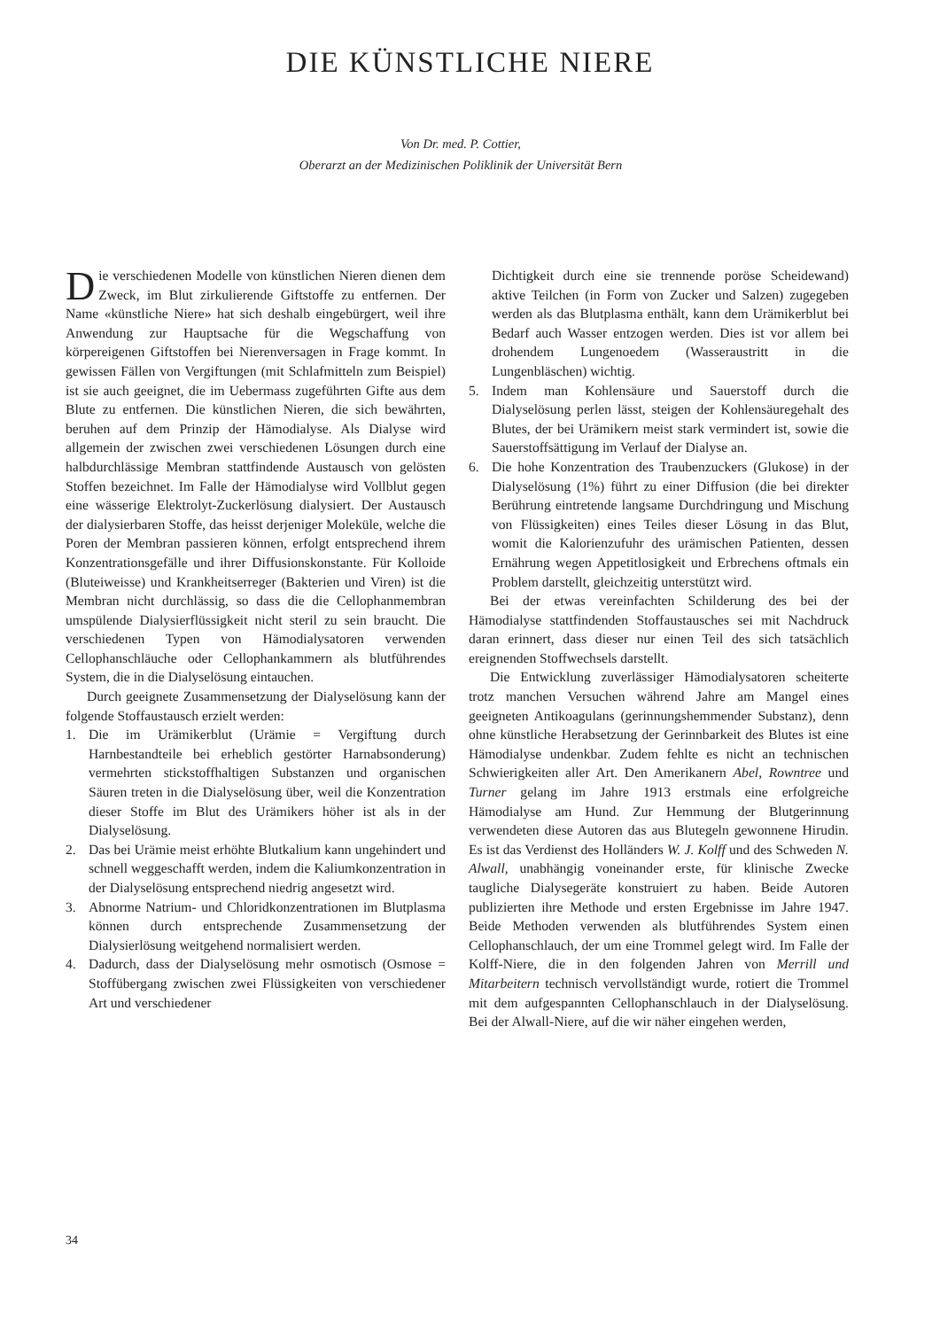DIE KÜNSTLICHE NIERE
Von Dr. med. P. Cottier,
Oberarzt an der Medizinischen Poliklinik der Universität Bern
Die verschiedenen Modelle von künstlichen Nieren dienen dem Zweck, im Blut zirkulierende Giftstoffe zu entfernen. Der Name «künstliche Niere» hat sich deshalb eingebürgert, weil ihre Anwendung zur Hauptsache für die Wegschaffung von körpereigenen Giftstoffen bei Nierenversagen in Frage kommt. In gewissen Fällen von Vergiftungen (mit Schlafmitteln zum Beispiel) ist sie auch geeignet, die im Uebermass zugeführten Gifte aus dem Blute zu entfernen. Die künstlichen Nieren, die sich bewährten, beruhen auf dem Prinzip der Hämodialyse. Als Dialyse wird allgemein der zwischen zwei verschiedenen Lösungen durch eine halbdurchlässige Membran stattfindende Austausch von gelösten Stoffen bezeichnet. Im Falle der Hämodialyse wird Vollblut gegen eine wässerige Elektrolyt-Zuckerlösung dialysiert. Der Austausch der dialysierbaren Stoffe, das heisst derjeniger Moleküle, welche die Poren der Membran passieren können, erfolgt entsprechend ihrem Konzentrationsgefälle und ihrer Diffusionskonstante. Für Kolloide (Bluteiweisse) und Krankheitserreger (Bakterien und Viren) ist die Membran nicht durchlässig, so dass die die Cellophanmembran umspülende Dialysierflüssigkeit nicht steril zu sein braucht. Die verschiedenen Typen von Hämodialysatoren verwenden Cellophanschläuche oder Cellophankammern als blutführendes System, die in die Dialyselösung eintauchen.
Durch geeignete Zusammensetzung der Dialyselösung kann der folgende Stoffaustausch erzielt werden:
1. Die im Urämikerblut (Urämie = Vergiftung durch Harnbestandteile bei erheblich gestörter Harnabsonderung) vermehrten stickstoffhaltigen Substanzen und organischen Säuren treten in die Dialyselösung über, weil die Konzentration dieser Stoffe im Blut des Urämikers höher ist als in der Dialyselösung.
2. Das bei Urämie meist erhöhte Blutkalium kann ungehindert und schnell weggeschafft werden, indem die Kaliumkonzentration in der Dialyselösung entsprechend niedrig angesetzt wird.
3. Abnorme Natrium- und Chloridkonzentrationen im Blutplasma können durch entsprechende Zusammensetzung der Dialysierlösung weitgehend normalisiert werden.
4. Dadurch, dass der Dialyselösung mehr osmotisch (Osmose = Stoffübergang zwischen zwei Flüssigkeiten von verschiedener Art und verschiedener
Dichtigkeit durch eine sie trennende poröse Scheidewand) aktive Teilchen (in Form von Zucker und Salzen) zugegeben werden als das Blutplasma enthält, kann dem Urämikerblut bei Bedarf auch Wasser entzogen werden. Dies ist vor allem bei drohendem Lungenoedem (Wasseraustritt in die Lungenbläschen) wichtig.
5. Indem man Kohlensäure und Sauerstoff durch die Dialyselösung perlen lässt, steigen der Kohlensäuregehalt des Blutes, der bei Urämikern meist stark vermindert ist, sowie die Sauerstoffsättigung im Verlauf der Dialyse an.
6. Die hohe Konzentration des Traubenzuckers (Glukose) in der Dialyselösung (1%) führt zu einer Diffusion (die bei direkter Berührung eintretende langsame Durchdringung und Mischung von Flüssigkeiten) eines Teiles dieser Lösung in das Blut, womit die Kalorienzufuhr des urämischen Patienten, dessen Ernährung wegen Appetitlosigkeit und Erbrechens oftmals ein Problem darstellt, gleichzeitig unterstützt wird.
Bei der etwas vereinfachten Schilderung des bei der Hämodialyse stattfindenden Stoffaustausches sei mit Nachdruck daran erinnert, dass dieser nur einen Teil des sich tatsächlich ereignenden Stoffwechsels darstellt.
Die Entwicklung zuverlässiger Hämodialysatoren scheiterte trotz manchen Versuchen während Jahre am Mangel eines geeigneten Antikoagulans (gerinnungshemmender Substanz), denn ohne künstliche Herabsetzung der Gerinnbarkeit des Blutes ist eine Hämodialyse undenkbar. Zudem fehlte es nicht an technischen Schwierigkeiten aller Art. Den Amerikanern Abel, Rowntree und Turner gelang im Jahre 1913 erstmals eine erfolgreiche Hämodialyse am Hund. Zur Hemmung der Blutgerinnung verwendeten diese Autoren das aus Blutegeln gewonnene Hirudin. Es ist das Verdienst des Holländers W. J. Kolff und des Schweden N. Alwall, unabhängig voneinander erste, für klinische Zwecke taugliche Dialysegeräte konstruiert zu haben. Beide Autoren publizierten ihre Methode und ersten Ergebnisse im Jahre 1947. Beide Methoden verwenden als blutführendes System einen Cellophanschlauch, der um eine Trommel gelegt wird. Im Falle der Kolff-Niere, die in den folgenden Jahren von Merrill und Mitarbeitern technisch vervollständigt wurde, rotiert die Trommel mit dem aufgespannten Cellophanschlauch in der Dialyselösung. Bei der Alwall-Niere, auf die wir näher eingehen werden,
34